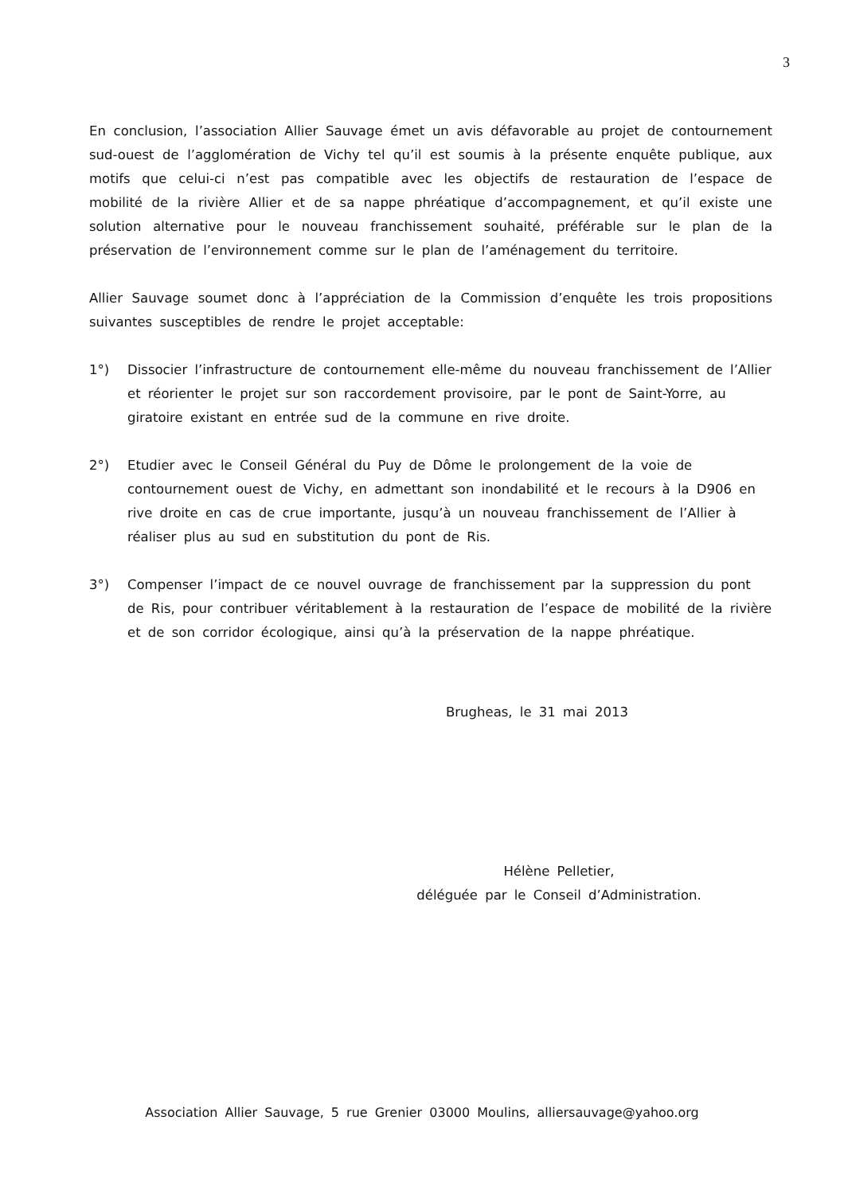3
En conclusion, l’association Allier Sauvage émet un avis défavorable au projet de contournement sud-ouest de l’agglomération de Vichy tel qu’il est soumis à la présente enquête publique, aux motifs que celui-ci n’est pas compatible avec les objectifs de restauration de l’espace de mobilité de la rivière Allier et de sa nappe phréatique d’accompagnement, et qu’il existe une solution alternative pour le nouveau franchissement souhaité, préférable sur le plan de la préservation de l’environnement comme sur le plan de l’aménagement du territoire.
Allier Sauvage soumet donc à l’appréciation de la Commission d’enquête les trois propositions suivantes susceptibles de rendre le projet acceptable:
1°) Dissocier l’infrastructure de contournement elle-même du nouveau franchissement de l’Allier et réorienter le projet sur son raccordement provisoire, par le pont de Saint-Yorre, au giratoire existant en entrée sud de la commune en rive droite.
2°) Etudier avec le Conseil Général du Puy de Dôme le prolongement de la voie de contournement ouest de Vichy, en admettant son inondabilité et le recours à la D906 en rive droite en cas de crue importante, jusqu’à un nouveau franchissement de l’Allier à réaliser plus au sud en substitution du pont de Ris.
3°) Compenser l’impact de ce nouvel ouvrage de franchissement par la suppression du pont de Ris, pour contribuer véritablement à la restauration de l’espace de mobilité de la rivière et de son corridor écologique, ainsi qu’à la préservation de la nappe phréatique.
Brugheas, le 31 mai 2013
Hélène Pelletier,
déléguée par le Conseil d’Administration.
Association Allier Sauvage, 5 rue Grenier 03000 Moulins, alliersauvage@yahoo.org